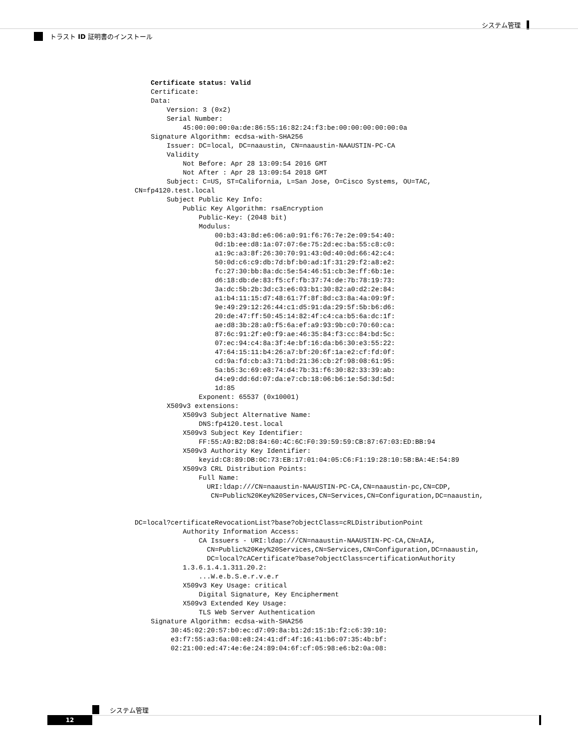システム管理
トラスト ID 証明書のインストール
    Certificate status: Valid
    Certificate:
    Data:
        Version: 3 (0x2)
        Serial Number:
            45:00:00:00:0a:de:86:55:16:82:24:f3:be:00:00:00:00:00:0a
    Signature Algorithm: ecdsa-with-SHA256
        Issuer: DC=local, DC=naaustin, CN=naaustin-NAAUSTIN-PC-CA
        Validity
            Not Before: Apr 28 13:09:54 2016 GMT
            Not After : Apr 28 13:09:54 2018 GMT
        Subject: C=US, ST=California, L=San Jose, O=Cisco Systems, OU=TAC,
CN=fp4120.test.local
        Subject Public Key Info:
            Public Key Algorithm: rsaEncryption
                Public-Key: (2048 bit)
                Modulus:
                    00:b3:43:8d:e6:06:a0:91:f6:76:7e:2e:09:54:40:
                    0d:1b:ee:d8:1a:07:07:6e:75:2d:ec:ba:55:c8:c0:
                    a1:9c:a3:8f:26:30:70:91:43:0d:40:0d:66:42:c4:
                    50:0d:c6:c9:db:7d:bf:b0:ad:1f:31:29:f2:a8:e2:
                    fc:27:30:bb:8a:dc:5e:54:46:51:cb:3e:ff:6b:1e:
                    d6:18:db:de:83:f5:cf:fb:37:74:de:7b:78:19:73:
                    3a:dc:5b:2b:3d:c3:e6:03:b1:30:82:a0:d2:2e:84:
                    a1:b4:11:15:d7:48:61:7f:8f:8d:c3:8a:4a:09:9f:
                    9e:49:29:12:26:44:c1:d5:91:da:29:5f:5b:b6:d6:
                    20:de:47:ff:50:45:14:82:4f:c4:ca:b5:6a:dc:1f:
                    ae:d8:3b:28:a0:f5:6a:ef:a9:93:9b:c0:70:60:ca:
                    87:6c:91:2f:e0:f9:ae:46:35:84:f3:cc:84:bd:5c:
                    07:ec:94:c4:8a:3f:4e:bf:16:da:b6:30:e3:55:22:
                    47:64:15:11:b4:26:a7:bf:20:6f:1a:e2:cf:fd:0f:
                    cd:9a:fd:cb:a3:71:bd:21:36:cb:2f:98:08:61:95:
                    5a:b5:3c:69:e8:74:d4:7b:31:f6:30:82:33:39:ab:
                    d4:e9:dd:6d:07:da:e7:cb:18:06:b6:1e:5d:3d:5d:
                    1d:85
                Exponent: 65537 (0x10001)
        X509v3 extensions:
            X509v3 Subject Alternative Name:
                DNS:fp4120.test.local
            X509v3 Subject Key Identifier:
                FF:55:A9:B2:D8:84:60:4C:6C:F0:39:59:59:CB:87:67:03:ED:BB:94
            X509v3 Authority Key Identifier:
                keyid:C8:89:DB:0C:73:EB:17:01:04:05:C6:F1:19:28:10:5B:BA:4E:54:89
            X509v3 CRL Distribution Points:
                Full Name:
                  URI:ldap:///CN=naaustin-NAAUSTIN-PC-CA,CN=naaustin-pc,CN=CDP,
                   CN=Public%20Key%20Services,CN=Services,CN=Configuration,DC=naaustin,


DC=local?certificateRevocationList?base?objectClass=cRLDistributionPoint
            Authority Information Access:
                CA Issuers - URI:ldap:///CN=naaustin-NAAUSTIN-PC-CA,CN=AIA,
                  CN=Public%20Key%20Services,CN=Services,CN=Configuration,DC=naaustin,
                  DC=local?cACertificate?base?objectClass=certificationAuthority
            1.3.6.1.4.1.311.20.2:
                ...W.e.b.S.e.r.v.e.r
            X509v3 Key Usage: critical
                Digital Signature, Key Encipherment
            X509v3 Extended Key Usage:
                TLS Web Server Authentication
    Signature Algorithm: ecdsa-with-SHA256
         30:45:02:20:57:b0:ec:d7:09:8a:b1:2d:15:1b:f2:c6:39:10:
         e3:f7:55:a3:6a:08:e8:24:41:df:4f:16:41:b6:07:35:4b:bf:
         02:21:00:ed:47:4e:6e:24:89:04:6f:cf:05:98:e6:b2:0a:08:
システム管理
12